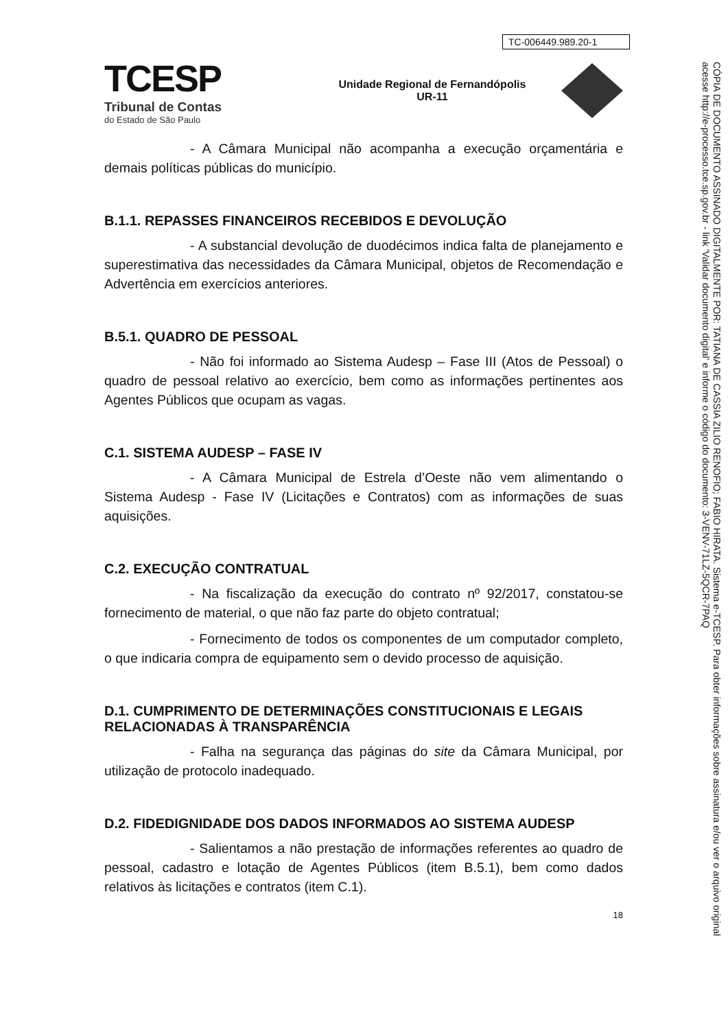TC-006449.989.20-1
TCESP
Tribunal de Contas
do Estado de São Paulo
Unidade Regional de Fernandópolis
UR-11
- A Câmara Municipal não acompanha a execução orçamentária e demais políticas públicas do município.
B.1.1. REPASSES FINANCEIROS RECEBIDOS E DEVOLUÇÃO
- A substancial devolução de duodécimos indica falta de planejamento e superestimativa das necessidades da Câmara Municipal, objetos de Recomendação e Advertência em exercícios anteriores.
B.5.1. QUADRO DE PESSOAL
- Não foi informado ao Sistema Audesp – Fase III (Atos de Pessoal) o quadro de pessoal relativo ao exercício, bem como as informações pertinentes aos Agentes Públicos que ocupam as vagas.
C.1. SISTEMA AUDESP – FASE IV
- A Câmara Municipal de Estrela d’Oeste não vem alimentando o Sistema Audesp - Fase IV (Licitações e Contratos) com as informações de suas aquisições.
C.2. EXECUÇÃO CONTRATUAL
- Na fiscalização da execução do contrato nº 92/2017, constatou-se fornecimento de material, o que não faz parte do objeto contratual;
- Fornecimento de todos os componentes de um computador completo, o que indicaria compra de equipamento sem o devido processo de aquisição.
D.1. CUMPRIMENTO DE DETERMINAÇÕES CONSTITUCIONAIS E LEGAIS RELACIONADAS À TRANSPARÊNCIA
- Falha na segurança das páginas do site da Câmara Municipal, por utilização de protocolo inadequado.
D.2. FIDEDIGNIDADE DOS DADOS INFORMADOS AO SISTEMA AUDESP
- Salientamos a não prestação de informações referentes ao quadro de pessoal, cadastro e lotação de Agentes Públicos (item B.5.1), bem como dados relativos às licitações e contratos (item C.1).
18
CÓPIA DE DOCUMENTO ASSINADO DIGITALMENTE POR: TATIANA DE CASSIA ZILIO RENOFIO; FABIO HIRATA. Sistema e-TCESP. Para obter informações sobre assinatura e/ou ver o arquivo original acesse http://e-processo.tce.sp.gov.br - link 'Validar documento digital' e informe o código do documento: 3-VENV-71LZ-5QCR-7PAQ